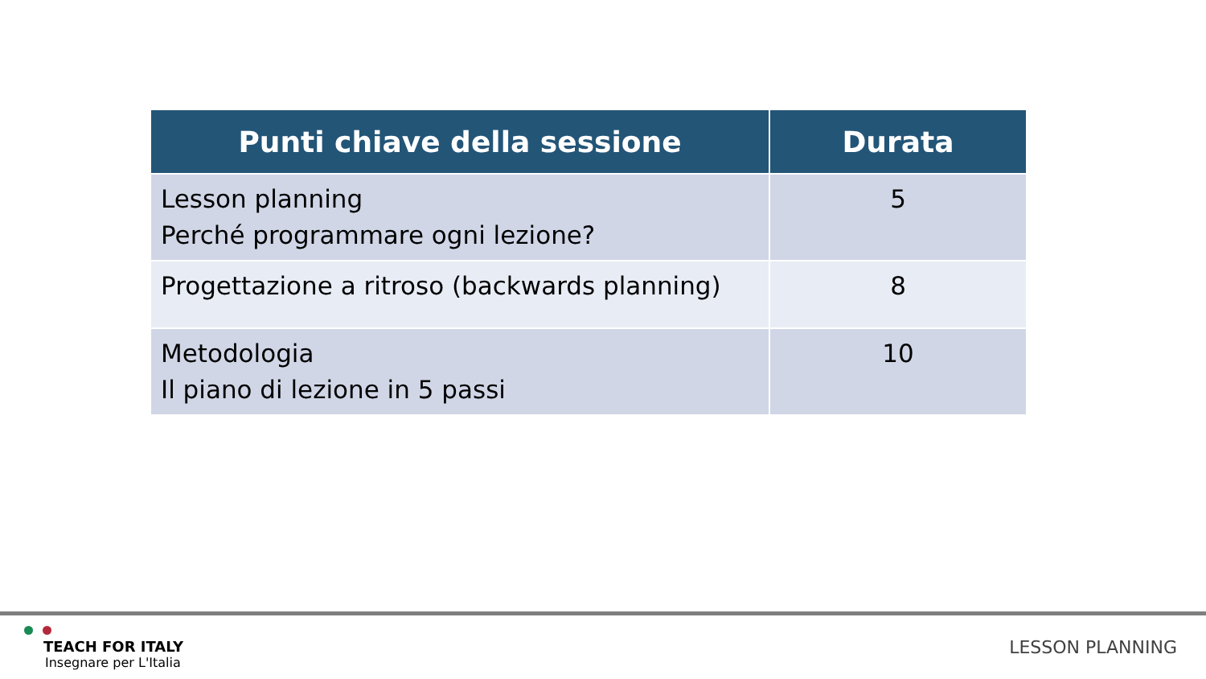| Punti chiave della sessione | Durata |
| --- | --- |
| Lesson planning Perché programmare ogni lezione? | 5 |
| Progettazione a ritroso (backwards planning) | 8 |
| Metodologia Il piano di lezione in 5 passi | 10 |
TEACH FOR ITALY
Insegnare per L'Italia
LESSON PLANNING